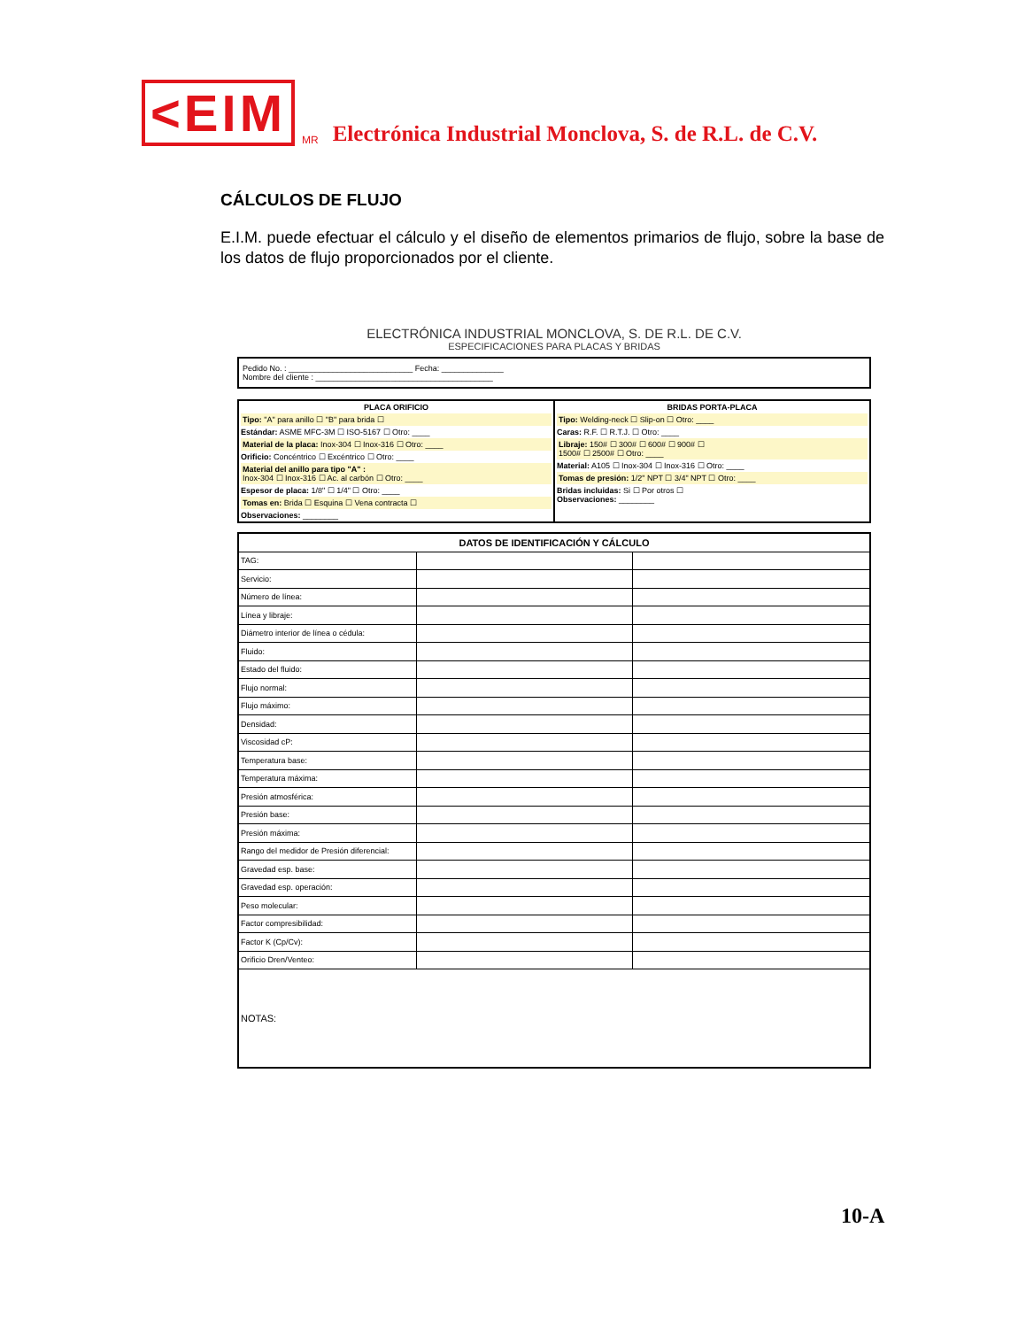<EIM MR Electrónica Industrial Monclova, S. de R.L. de C.V.
CÁLCULOS DE FLUJO
E.I.M. puede efectuar el cálculo y el diseño de elementos primarios de flujo, sobre la base de los datos de flujo proporcionados por el cliente.
ELECTRÓNICA INDUSTRIAL MONCLOVA, S. DE R.L. DE C.V.
ESPECIFICACIONES PARA PLACAS Y BRIDAS
Pedido No. : ____________________________ Fecha: ______________
Nombre del cliente : ________________________________________
PLACA ORIFICIO
Tipo: "A" para anillo ☐ "B" para brida ☐
Estándar: ASME MFC-3M ☐ ISO-5167 ☐ Otro: ____
Material de la placa: Inox-304 ☐ Inox-316 ☐ Otro: ____
Orificio: Concéntrico ☐ Excéntrico ☐ Otro: ____
Material del anillo para tipo "A" :
Inox-304 ☐ Inox-316 ☐ Ac. al carbón ☐ Otro: ____
Espesor de placa: 1/8" ☐ 1/4" ☐ Otro: ____
Tomas en: Brida ☐ Esquina ☐ Vena contracta ☐
Observaciones: ________
BRIDAS PORTA-PLACA
Tipo: Welding-neck ☐ Slip-on ☐ Otro: ____
Caras: R.F. ☐ R.T.J. ☐ Otro: ____
Libraje: 150# ☐ 300# ☐ 600# ☐ 900# ☐
1500# ☐ 2500# ☐ Otro: ____
Material: A105 ☐ Inox-304 ☐ Inox-316 ☐ Otro: ____
Tomas de presión: 1/2" NPT ☐ 3/4" NPT ☐ Otro: ____
Bridas incluidas: Si ☐ Por otros ☐
Observaciones: ________
| DATOS DE IDENTIFICACIÓN Y CÁLCULO | | |
| --- | --- | --- |
| TAG: | | |
| Servicio: | | |
| Número de línea: | | |
| Línea y libraje: | | |
| Diámetro interior de línea o cédula: | | |
| Fluido: | | |
| Estado del fluido: | | |
| Flujo normal: | | |
| Flujo máximo: | | |
| Densidad: | | |
| Viscosidad cP: | | |
| Temperatura base: | | |
| Temperatura máxima: | | |
| Presión atmosférica: | | |
| Presión base: | | |
| Presión máxima: | | |
| Rango del medidor de Presión diferencial: | | |
| Gravedad esp. base: | | |
| Gravedad esp. operación: | | |
| Peso molecular: | | |
| Factor compresibilidad: | | |
| Factor K (Cp/Cv): | | |
| Orificio Dren/Venteo: | | |
| NOTAS: | | |
10-A